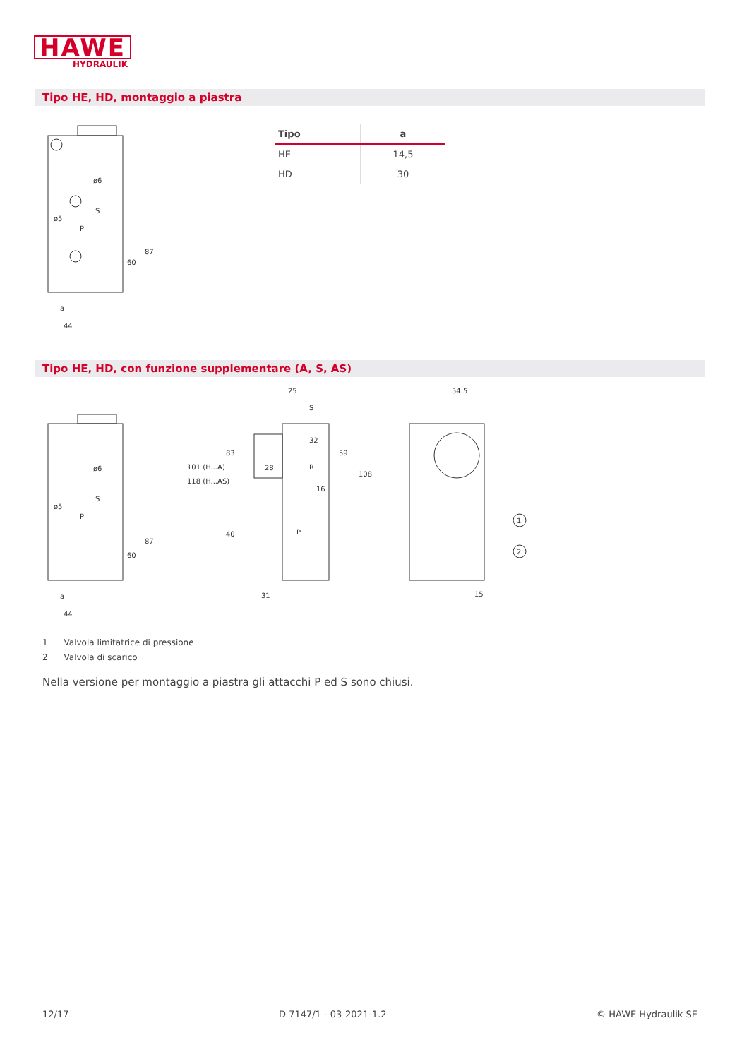HAWE
HYDRAULIK
Tipo HE, HD, montaggio a piastra
ø6
ø5
S
P
60
87
a
44
| Tipo | a |
| --- | --- |
| HE | 14,5 |
| HD | 30 |
Tipo HE, HD, con funzione supplementare (A, S, AS)
ø6
ø5
S
P
60
87
a
44
25
S
32
28
R
16
P
31
59
108
83
40
101 (H...A)
118 (H...AS)
54.5
15
1
2
1 Valvola limitatrice di pressione
2 Valvola di scarico
Nella versione per montaggio a piastra gli attacchi P ed S sono chiusi.
12/17 D 7147/1 - 03-2021-1.2 © HAWE Hydraulik SE